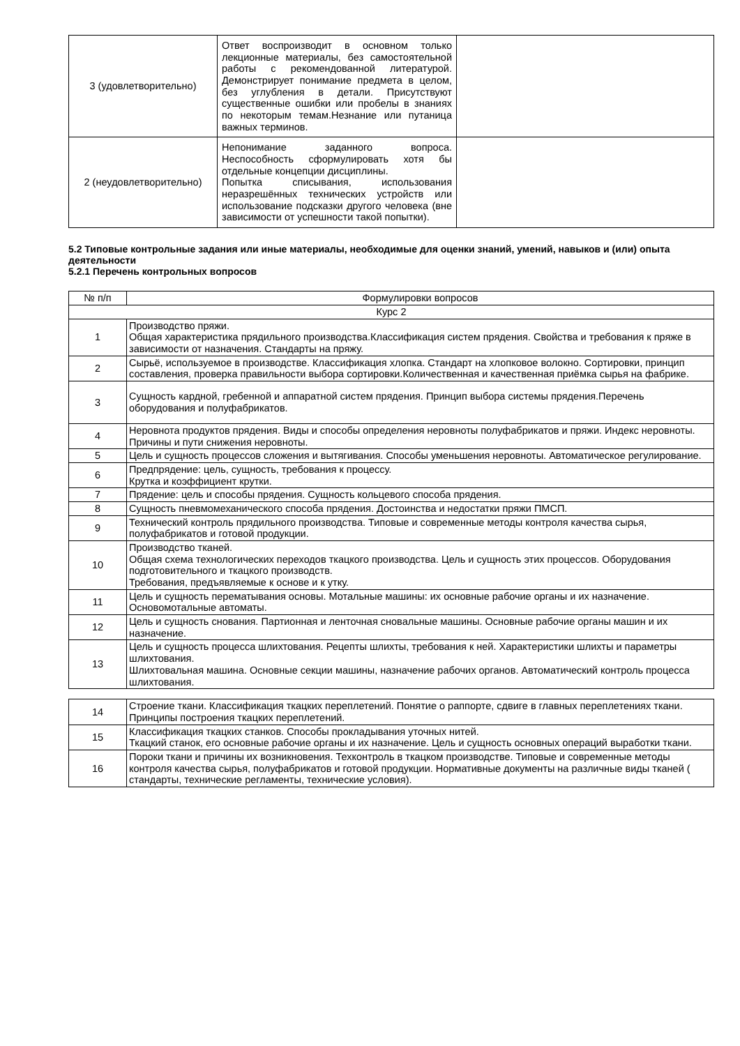| 3 (удовлетворительно) | Ответ воспроизводит в основном только лекционные материалы, без самостоятельной работы с рекомендованной литературой. Демонстрирует понимание предмета в целом, без углубления в детали. Присутствуют существенные ошибки или пробелы в знаниях по некоторым темам.Незнание или путаница важных терминов. | |
| 2 (неудовлетворительно) | Непонимание заданного вопроса. Неспособность сформулировать хотя бы отдельные концепции дисциплины. Попытка списывания, использования неразрешённых технических устройств или использование подсказки другого человека (вне зависимости от успешности такой попытки). | |
5.2 Типовые контрольные задания или иные материалы, необходимые для оценки знаний, умений, навыков и (или) опыта деятельности
5.2.1 Перечень контрольных вопросов
| № п/п | Формулировки вопросов |
| --- | --- |
| Курс 2 | |
| 1 | Производство пряжи. Общая характеристика прядильного производства.Классификация систем прядения. Свойства и требования к пряже в зависимости от назначения. Стандарты на пряжу. |
| 2 | Сырьё, используемое в производстве. Классификация хлопка. Стандарт на хлопковое волокно. Сортировки, принцип составления, проверка правильности выбора сортировки.Количественная и качественная приёмка сырья на фабрике. |
| 3 | Сущность кардной, гребенной и аппаратной систем прядения. Принцип выбора системы прядения.Перечень оборудования и полуфабрикатов. |
| 4 | Неровнота продуктов прядения. Виды и способы определения неровноты полуфабрикатов и пряжи. Индекс неровноты. Причины и пути снижения неровноты. |
| 5 | Цель и сущность процессов сложения и вытягивания. Способы уменьшения неровноты. Автоматическое регулирование. |
| 6 | Предпрядение: цель, сущность, требования к процессу. Крутка и коэффициент крутки. |
| 7 | Прядение: цель и способы прядения. Сущность кольцевого способа прядения. |
| 8 | Сущность пневмомеханического способа прядения. Достоинства и недостатки пряжи ПМСП. |
| 9 | Технический контроль прядильного производства. Типовые и современные методы контроля качества сырья, полуфабрикатов и готовой продукции. |
| 10 | Производство тканей. Общая схема технологических переходов ткацкого производства. Цель и сущность этих процессов. Оборудования подготовительного и ткацкого производств. Требования, предъявляемые к основе и к утку. |
| 11 | Цель и сущность перематывания основы. Мотальные машины: их основные рабочие органы и их назначение. Основомотальные автоматы. |
| 12 | Цель и сущность снования. Партионная и ленточная сновальные машины. Основные рабочие органы машин и их назначение. |
| 13 | Цель и сущность процесса шлихтования. Рецепты шлихты, требования к ней. Характеристики шлихты и параметры шлихтования. Шлихтовальная машина. Основные секции машины, назначение рабочих органов. Автоматический контроль процесса шлихтования. |
| 14 | Строение ткани. Классификация ткацких переплетений. Понятие о раппорте, сдвиге в главных переплетениях ткани. Принципы построения ткацких переплетений. |
| 15 | Классификация ткацких станков. Способы прокладывания уточных нитей. Ткацкий станок, его основные рабочие органы и их назначение. Цель и сущность основных операций выработки ткани. |
| 16 | Пороки ткани и причины их возникновения. Техконтроль в ткацком производстве. Типовые и современные методы контроля качества сырья, полуфабрикатов и готовой продукции. Нормативные документы на различные виды тканей ( стандарты, технические регламенты, технические условия). |